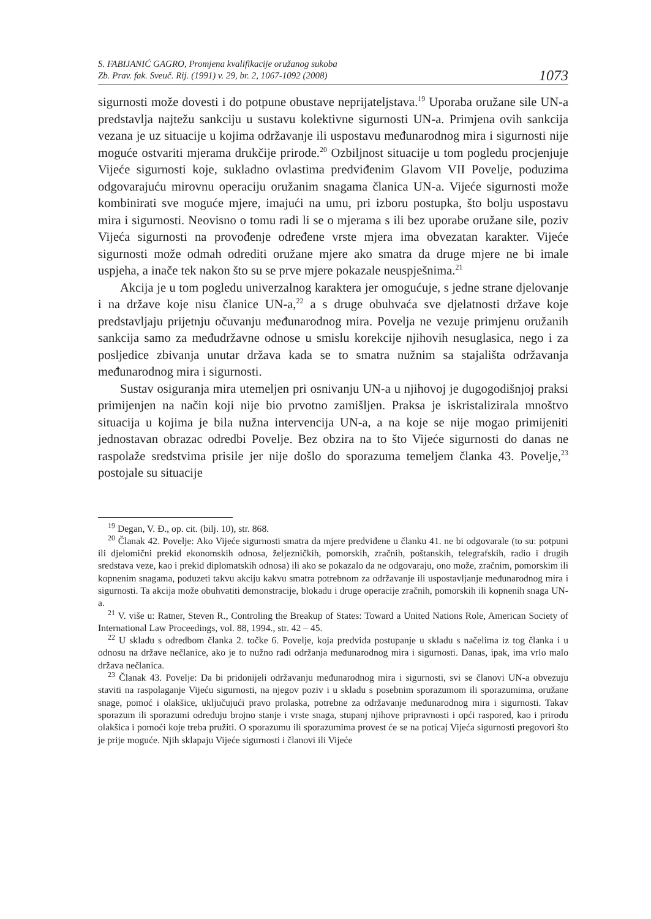S. FABIJANIĆ GAGRO, Promjena kvalifikacije oružanog sukoba
Zb. Prav. fak. Sveuč. Rij. (1991) v. 29, br. 2, 1067-1092 (2008)
1073
sigurnosti može dovesti i do potpune obustave neprijateljstava.<sup>19</sup> Uporaba oružane sile UN-a predstavlja najtežu sankciju u sustavu kolektivne sigurnosti UN-a. Primjena ovih sankcija vezana je uz situacije u kojima održavanje ili uspostavu međunarodnog mira i sigurnosti nije moguće ostvariti mjerama drukčije prirode.<sup>20</sup> Ozbiljnost situacije u tom pogledu procjenjuje Vijeće sigurnosti koje, sukladno ovlastima predviđenim Glavom VII Povelje, poduzima odgovarajuću mirovnu operaciju oružanim snagama članica UN-a. Vijeće sigurnosti može kombinirati sve moguće mjere, imajući na umu, pri izboru postupka, što bolju uspostavu mira i sigurnosti. Neovisno o tomu radi li se o mjerama s ili bez uporabe oružane sile, poziv Vijeća sigurnosti na provođenje određene vrste mjera ima obvezatan karakter. Vijeće sigurnosti može odmah odrediti oružane mjere ako smatra da druge mjere ne bi imale uspjeha, a inače tek nakon što su se prve mjere pokazale neuspješnima.<sup>21</sup>
Akcija je u tom pogledu univerzalnog karaktera jer omogućuje, s jedne strane djelovanje i na države koje nisu članice UN-a,<sup>22</sup> a s druge obuhvaća sve djelatnosti države koje predstavljaju prijetnju očuvanju međunarodnog mira. Povelja ne vezuje primjenu oružanih sankcija samo za međudržavne odnose u smislu korekcije njihovih nesuglasica, nego i za posljedice zbivanja unutar država kada se to smatra nužnim sa stajališta održavanja međunarodnog mira i sigurnosti.
Sustav osiguranja mira utemeljen pri osnivanju UN-a u njihovoj je dugogodišnjoj praksi primijenjen na način koji nije bio prvotno zamišljen. Praksa je iskristalizirala mnoštvo situacija u kojima je bila nužna intervencija UN-a, a na koje se nije mogao primijeniti jednostavan obrazac odredbi Povelje. Bez obzira na to što Vijeće sigurnosti do danas ne raspolaže sredstvima prisile jer nije došlo do sporazuma temeljem članka 43. Povelje,<sup>23</sup> postojale su situacije
<sup>19</sup> Degan, V. Đ., op. cit. (bilj. 10), str. 868.
<sup>20</sup> Članak 42. Povelje: Ako Vijeće sigurnosti smatra da mjere predviđene u članku 41. ne bi odgovarale (to su: potpuni ili djelomični prekid ekonomskih odnosa, željezničkih, pomorskih, zračnih, poštanskih, telegrafskih, radio i drugih sredstava veze, kao i prekid diplomatskih odnosa) ili ako se pokazalo da ne odgovaraju, ono može, zračnim, pomorskim ili kopnenim snagama, poduzeti takvu akciju kakvu smatra potrebnom za održavanje ili uspostavljanje međunarodnog mira i sigurnosti. Ta akcija može obuhvatiti demonstracije, blokadu i druge operacije zračnih, pomorskih ili kopnenih snaga UN-a.
<sup>21</sup> V. više u: Ratner, Steven R., Controling the Breakup of States: Toward a United Nations Role, American Society of International Law Proceedings, vol. 88, 1994., str. 42 – 45.
<sup>22</sup> U skladu s odredbom članka 2. točke 6. Povelje, koja predviđa postupanje u skladu s načelima iz tog članka i u odnosu na države nečlanice, ako je to nužno radi održanja međunarodnog mira i sigurnosti. Danas, ipak, ima vrlo malo država nečlanica.
<sup>23</sup> Članak 43. Povelje: Da bi pridonijeli održavanju međunarodnog mira i sigurnosti, svi se članovi UN-a obvezuju staviti na raspolaganje Vijeću sigurnosti, na njegov poziv i u skladu s posebnim sporazumom ili sporazumima, oružane snage, pomoć i olakšice, uključujući pravo prolaska, potrebne za održavanje međunarodnog mira i sigurnosti. Takav sporazum ili sporazumi određuju brojno stanje i vrste snaga, stupanj njihove pripravnosti i opći raspored, kao i prirodu olakšica i pomoći koje treba pružiti. O sporazumu ili sporazumima provest će se na poticaj Vijeća sigurnosti pregovori što je prije moguće. Njih sklapaju Vijeće sigurnosti i članovi ili Vijeće